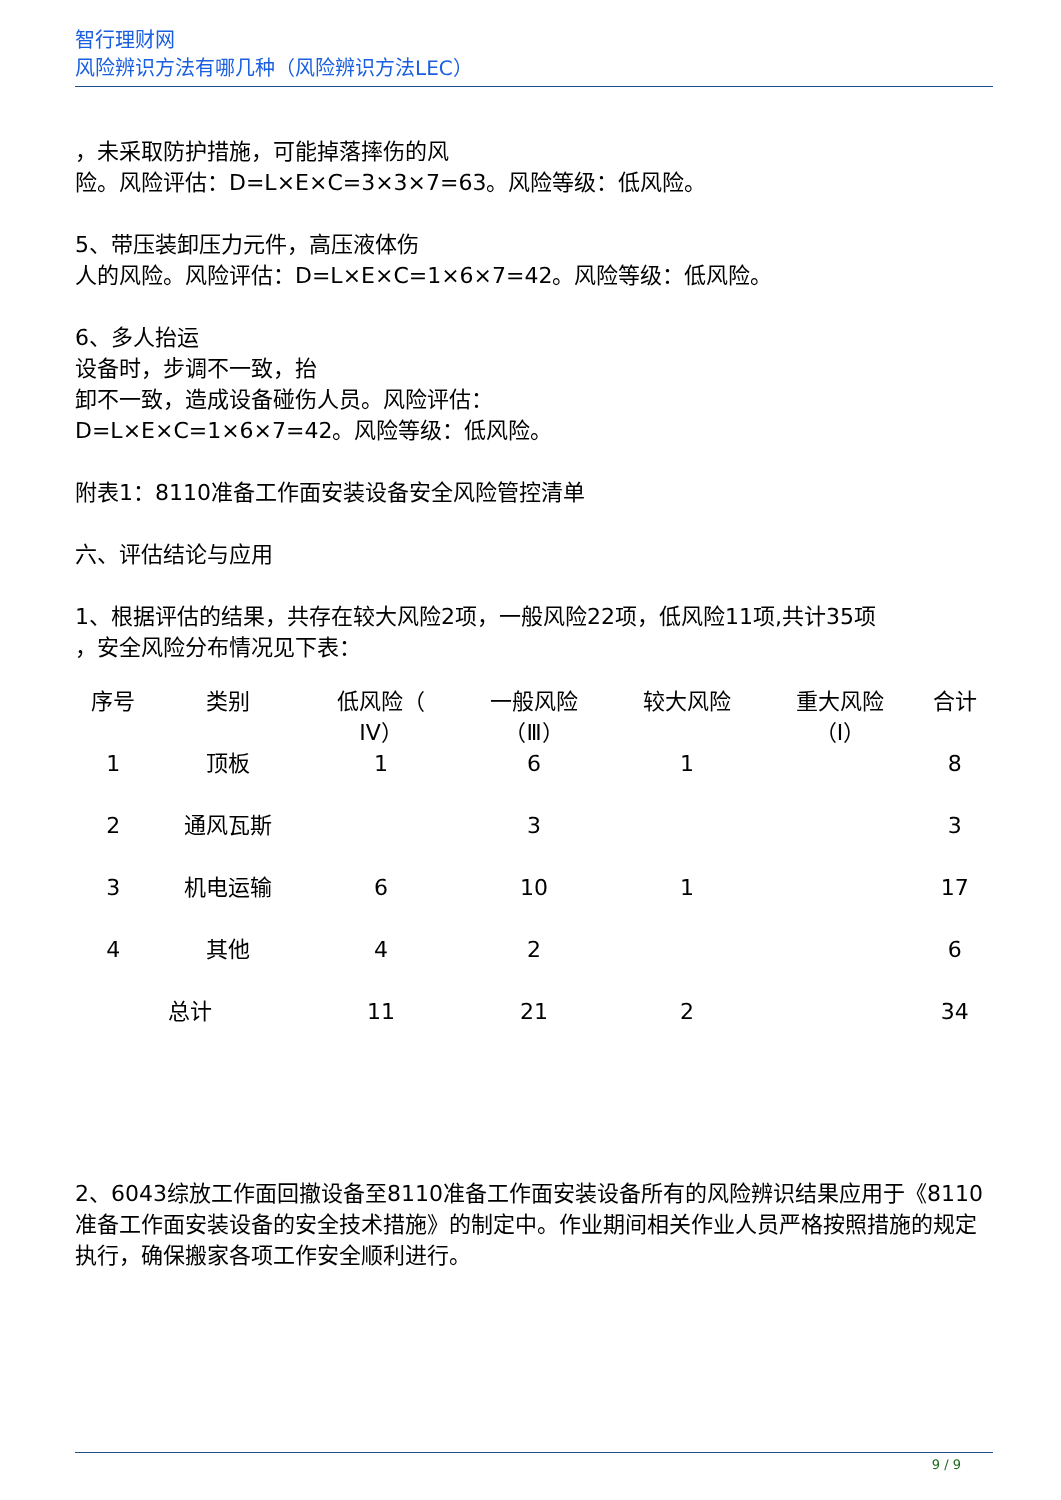智行理财网
风险辨识方法有哪几种（风险辨识方法LEC）
，未采取防护措施，可能掉落摔伤的风
险。风险评估：D=L×E×C=3×3×7=63。风险等级：低风险。
5、带压装卸压力元件，高压液体伤
人的风险。风险评估：D=L×E×C=1×6×7=42。风险等级：低风险。
6、多人抬运
设备时，步调不一致，抬
卸不一致，造成设备碰伤人员。风险评估：
D=L×E×C=1×6×7=42。风险等级：低风险。
附表1：8110准备工作面安装设备安全风险管控清单
六、评估结论与应用
1、根据评估的结果，共存在较大风险2项，一般风险22项，低风险11项,共计35项
，安全风险分布情况见下表：
| 序号 | 类别 | 低风险（ IV） | 一般风险 （Ⅲ） | 较大风险 | 重大风险 （Ⅰ） | 合计 |
| --- | --- | --- | --- | --- | --- | --- |
| 1 | 顶板 | 1 | 6 | 1 | | 8 |
| 2 | 通风瓦斯 | | 3 | | | 3 |
| 3 | 机电运输 | 6 | 10 | 1 | | 17 |
| 4 | 其他 | 4 | 2 | | | 6 |
| 总计 | | 11 | 21 | 2 | | 34 |
2、6043综放工作面回撤设备至8110准备工作面安装设备所有的风险辨识结果应用于《8110准备工作面安装设备的安全技术措施》的制定中。作业期间相关作业人员严格按照措施的规定执行，确保搬家各项工作安全顺利进行。
9 / 9